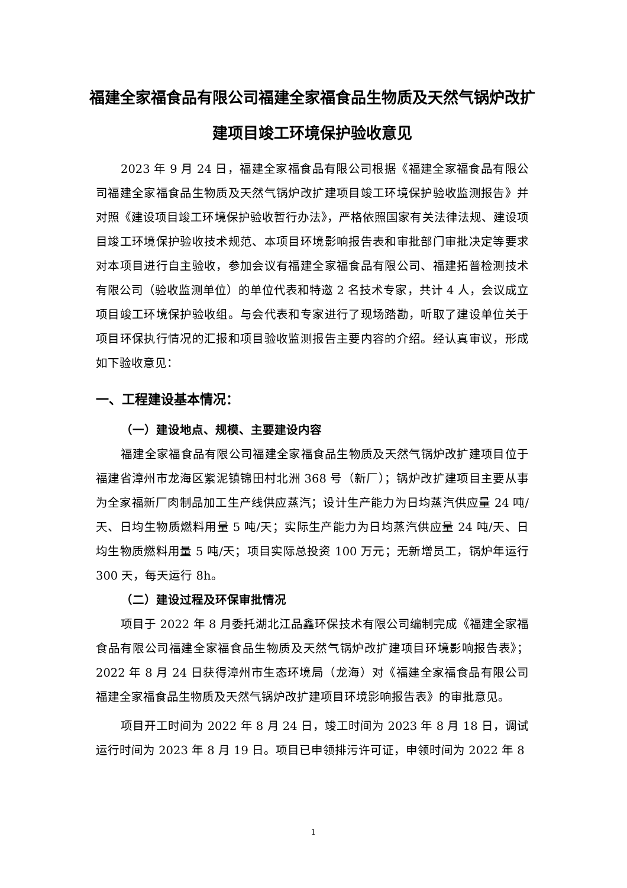福建全家福食品有限公司福建全家福食品生物质及天然气锅炉改扩建项目竣工环境保护验收意见
2023 年 9 月 24 日，福建全家福食品有限公司根据《福建全家福食品有限公司福建全家福食品生物质及天然气锅炉改扩建项目竣工环境保护验收监测报告》并对照《建设项目竣工环境保护验收暂行办法》，严格依照国家有关法律法规、建设项目竣工环境保护验收技术规范、本项目环境影响报告表和审批部门审批决定等要求对本项目进行自主验收，参加会议有福建全家福食品有限公司、福建拓普检测技术有限公司（验收监测单位）的单位代表和特邀 2 名技术专家，共计 4 人，会议成立项目竣工环境保护验收组。与会代表和专家进行了现场踏勘，听取了建设单位关于项目环保执行情况的汇报和项目验收监测报告主要内容的介绍。经认真审议，形成如下验收意见：
一、工程建设基本情况：
（一）建设地点、规模、主要建设内容
福建全家福食品有限公司福建全家福食品生物质及天然气锅炉改扩建项目位于福建省漳州市龙海区紫泥镇锦田村北洲 368 号（新厂）；锅炉改扩建项目主要从事为全家福新厂肉制品加工生产线供应蒸汽；设计生产能力为日均蒸汽供应量 24 吨/天、日均生物质燃料用量 5 吨/天；实际生产能力为日均蒸汽供应量 24 吨/天、日均生物质燃料用量 5 吨/天；项目实际总投资 100 万元；无新增员工，锅炉年运行 300 天，每天运行 8h。
（二）建设过程及环保审批情况
项目于 2022 年 8 月委托湖北江品鑫环保技术有限公司编制完成《福建全家福食品有限公司福建全家福食品生物质及天然气锅炉改扩建项目环境影响报告表》；2022 年 8 月 24 日获得漳州市生态环境局（龙海）对《福建全家福食品有限公司福建全家福食品生物质及天然气锅炉改扩建项目环境影响报告表》的审批意见。
项目开工时间为 2022 年 8 月 24 日，竣工时间为 2023 年 8 月 18 日，调试运行时间为 2023 年 8 月 19 日。项目已申领排污许可证，申领时间为 2022 年 8
1